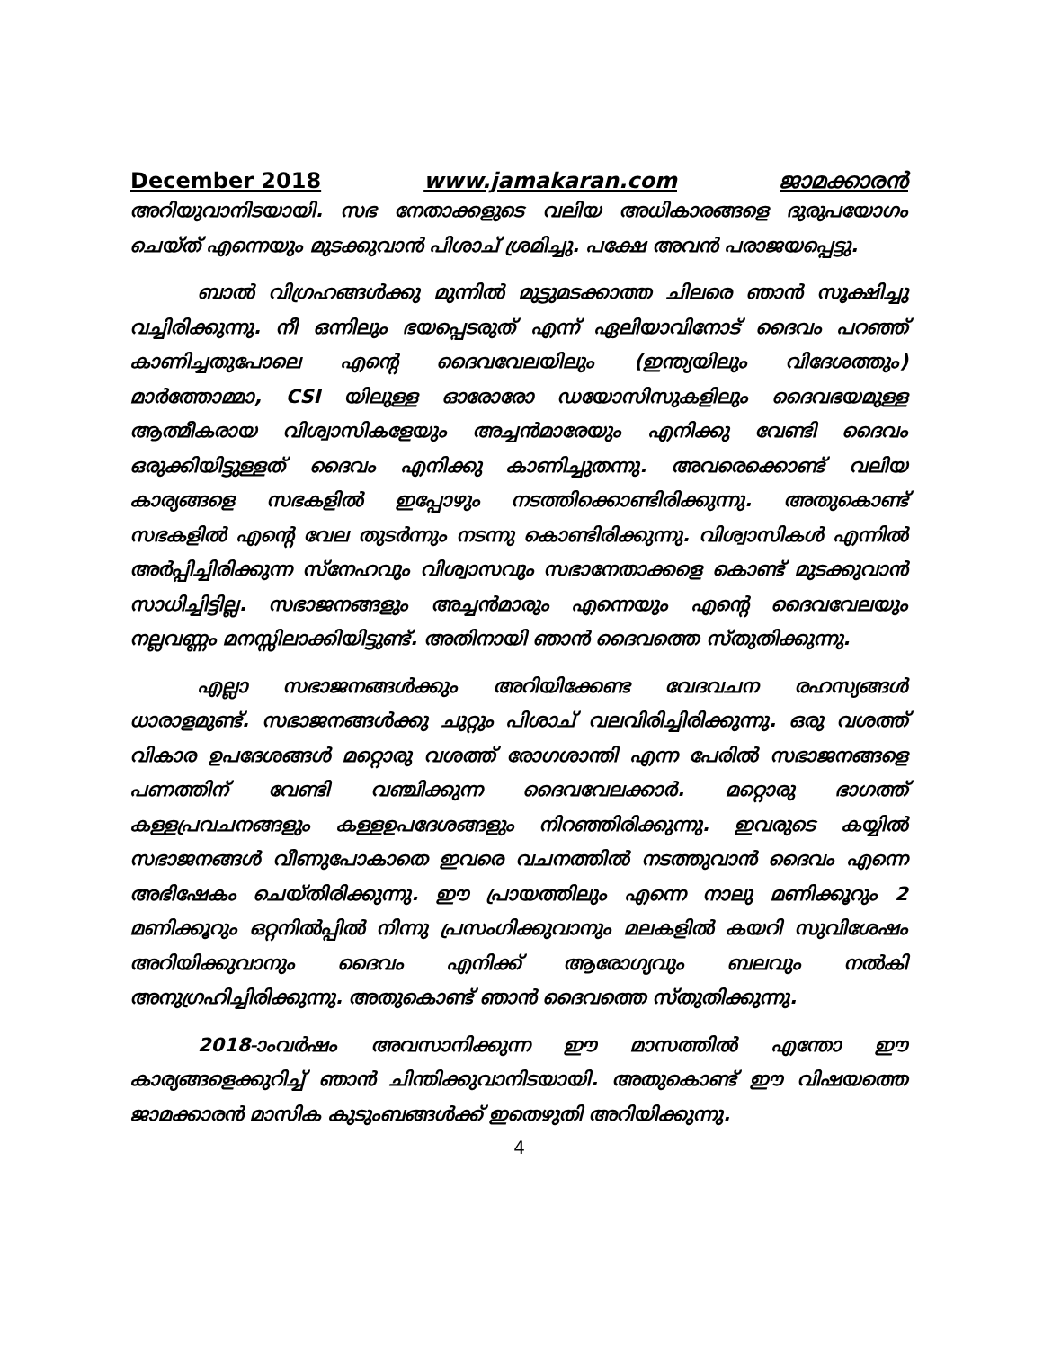December 2018 www.jamakaran.com ജാമക്കാരൻ
അറിയുവാനിടയായി. സഭ നേതാക്കളുടെ വലിയ അധികാരങ്ങളെ ദുരുപയോഗം ചെയ്ത് എന്നെയും മുടക്കുവാൻ പിശാച് ശ്രമിച്ചു. പക്ഷേ അവൻ പരാജയപ്പെട്ടു.
ബാൽ വിഗ്രഹങ്ങൾക്കു മുന്നിൽ മുട്ടുമടക്കാത്ത ചിലരെ ഞാൻ സൂക്ഷിച്ചു വച്ചിരിക്കുന്നു. നീ ഒന്നിലും ഭയപ്പെടരുത് എന്ന് ഏലിയാവിനോട് ദൈവം പറഞ്ഞ് കാണിച്ചതുപോലെ എന്റെ ദൈവവേലയിലും (ഇന്ത്യയിലും വിദേശത്തും) മാർത്തോമ്മാ, CSI യിലുള്ള ഓരോരോ ഡയോസിസുകളിലും ദൈവഭയമുള്ള ആത്മീകരായ വിശ്വാസികളേയും അച്ചൻമാരേയും എനിക്കു വേണ്ടി ദൈവം ഒരുക്കിയിട്ടുള്ളത് ദൈവം എനിക്കു കാണിച്ചുതന്നു. അവരെക്കൊണ്ട് വലിയ കാര്യങ്ങളെ സഭകളിൽ ഇപ്പോഴും നടത്തിക്കൊണ്ടിരിക്കുന്നു. അതുകൊണ്ട് സഭകളിൽ എന്റെ വേല തുടർന്നും നടന്നു കൊണ്ടിരിക്കുന്നു. വിശ്വാസികൾ എന്നിൽ അർപ്പിച്ചിരിക്കുന്ന സ്നേഹവും വിശ്വാസവും സഭാനേതാക്കളെ കൊണ്ട് മുടക്കുവാൻ സാധിച്ചിട്ടില്ല. സഭാജനങ്ങളും അച്ചൻമാരും എന്നെയും എന്റെ ദൈവവേലയും നല്ലവണ്ണം മനസ്സിലാക്കിയിട്ടുണ്ട്. അതിനായി ഞാൻ ദൈവത്തെ സ്തുതിക്കുന്നു.
എല്ലാ സഭാജനങ്ങൾക്കും അറിയിക്കേണ്ട വേദവചന രഹസ്യങ്ങൾ ധാരാളമുണ്ട്. സഭാജനങ്ങൾക്കു ചുറ്റും പിശാച് വലവിരിച്ചിരിക്കുന്നു. ഒരു വശത്ത് വികാര ഉപദേശങ്ങൾ മറ്റൊരു വശത്ത് രോഗശാന്തി എന്ന പേരിൽ സഭാജനങ്ങളെ പണത്തിന് വേണ്ടി വഞ്ചിക്കുന്ന ദൈവവേലക്കാർ. മറ്റൊരു ഭാഗത്ത് കള്ളപ്രവചനങ്ങളും കള്ളഉപദേശങ്ങളും നിറഞ്ഞിരിക്കുന്നു. ഇവരുടെ കയ്യിൽ സഭാജനങ്ങൾ വീണുപോകാതെ ഇവരെ വചനത്തിൽ നടത്തുവാൻ ദൈവം എന്നെ അഭിഷേകം ചെയ്തിരിക്കുന്നു. ഈ പ്രായത്തിലും എന്നെ നാലു മണിക്കൂറും 2 മണിക്കൂറും ഒറ്റനിൽപ്പിൽ നിന്നു പ്രസംഗിക്കുവാനും മലകളിൽ കയറി സുവിശേഷം അറിയിക്കുവാനും ദൈവം എനിക്ക് ആരോഗ്യവും ബലവും നൽകി അനുഗ്രഹിച്ചിരിക്കുന്നു. അതുകൊണ്ട് ഞാൻ ദൈവത്തെ സ്തുതിക്കുന്നു.
2018-ാംവർഷം അവസാനിക്കുന്ന ഈ മാസത്തിൽ എന്തോ ഈ കാര്യങ്ങളെക്കുറിച്ച് ഞാൻ ചിന്തിക്കുവാനിടയായി. അതുകൊണ്ട് ഈ വിഷയത്തെ ജാമക്കാരൻ മാസിക കുടുംബങ്ങൾക്ക് ഇതെഴുതി അറിയിക്കുന്നു.
4